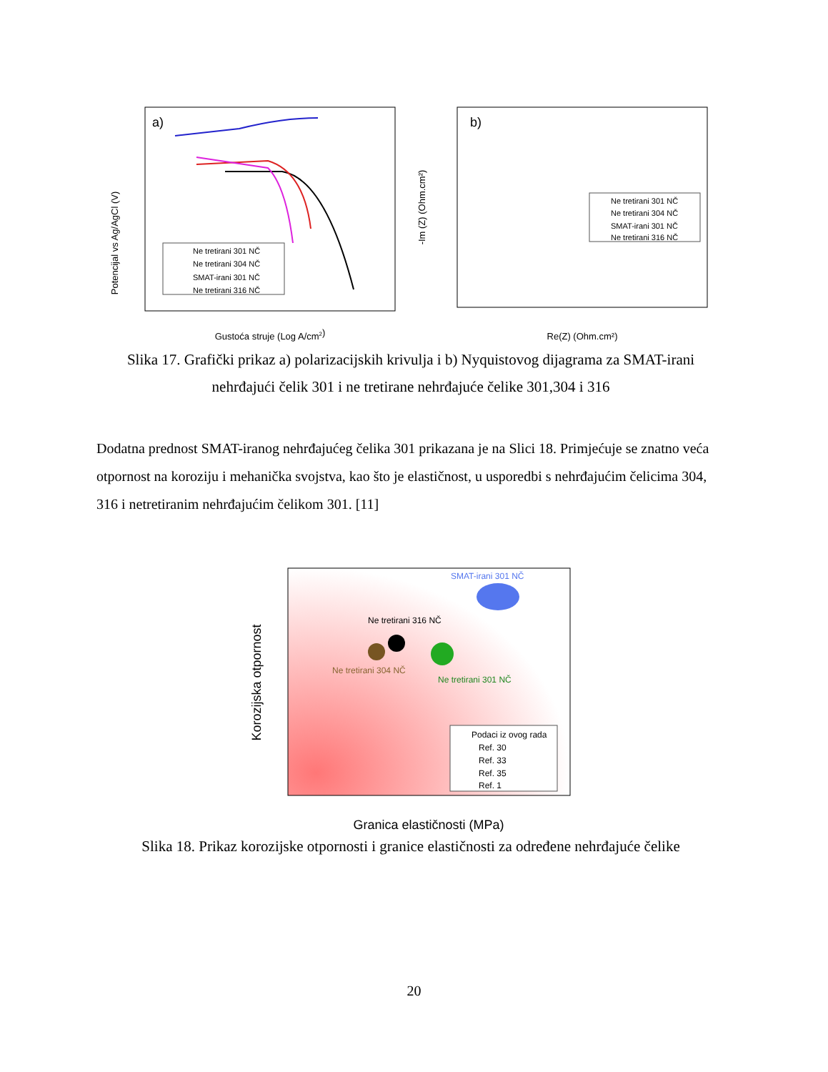a)
Potencijal vs Ag/AgCl (V)
Gustoća struje (Log A/cm2)
Ne tretirani 301 NČ
Ne tretirani 304 NČ
SMAT-irani 301 NČ
Ne tretirani 316 NČ
b)
-Im (Z) (Ohm.cm²)
Re(Z) (Ohm.cm²)
Ne tretirani 301 NČ
Ne tretirani 304 NČ
SMAT-irani 301 NČ
Ne tretirani 316 NČ
Slika 17. Grafički prikaz a) polarizacijskih krivulja i b) Nyquistovog dijagrama za SMAT-irani nehrđajući čelik 301 i ne tretirane nehrđajuće čelike 301,304 i 316
Dodatna prednost SMAT-iranog nehrđajućeg čelika 301 prikazana je na Slici 18. Primjećuje se znatno veća otpornost na koroziju i mehanička svojstva, kao što je elastičnost, u usporedbi s nehrđajućim čelicima 304, 316 i netretiranim nehrđajućim čelikom 301. [11]
Korozijska otpornost
Granica elastičnosti (MPa)
SMAT-irani 301 NČ
Ne tretirani 316 NČ
Ne tretirani 304 NČ
Ne tretirani 301 NČ
Podaci iz ovog rada
Ref. 30
Ref. 33
Ref. 35
Ref. 1
Slika 18. Prikaz korozijske otpornosti i granice elastičnosti za određene nehrđajuće čelike
20